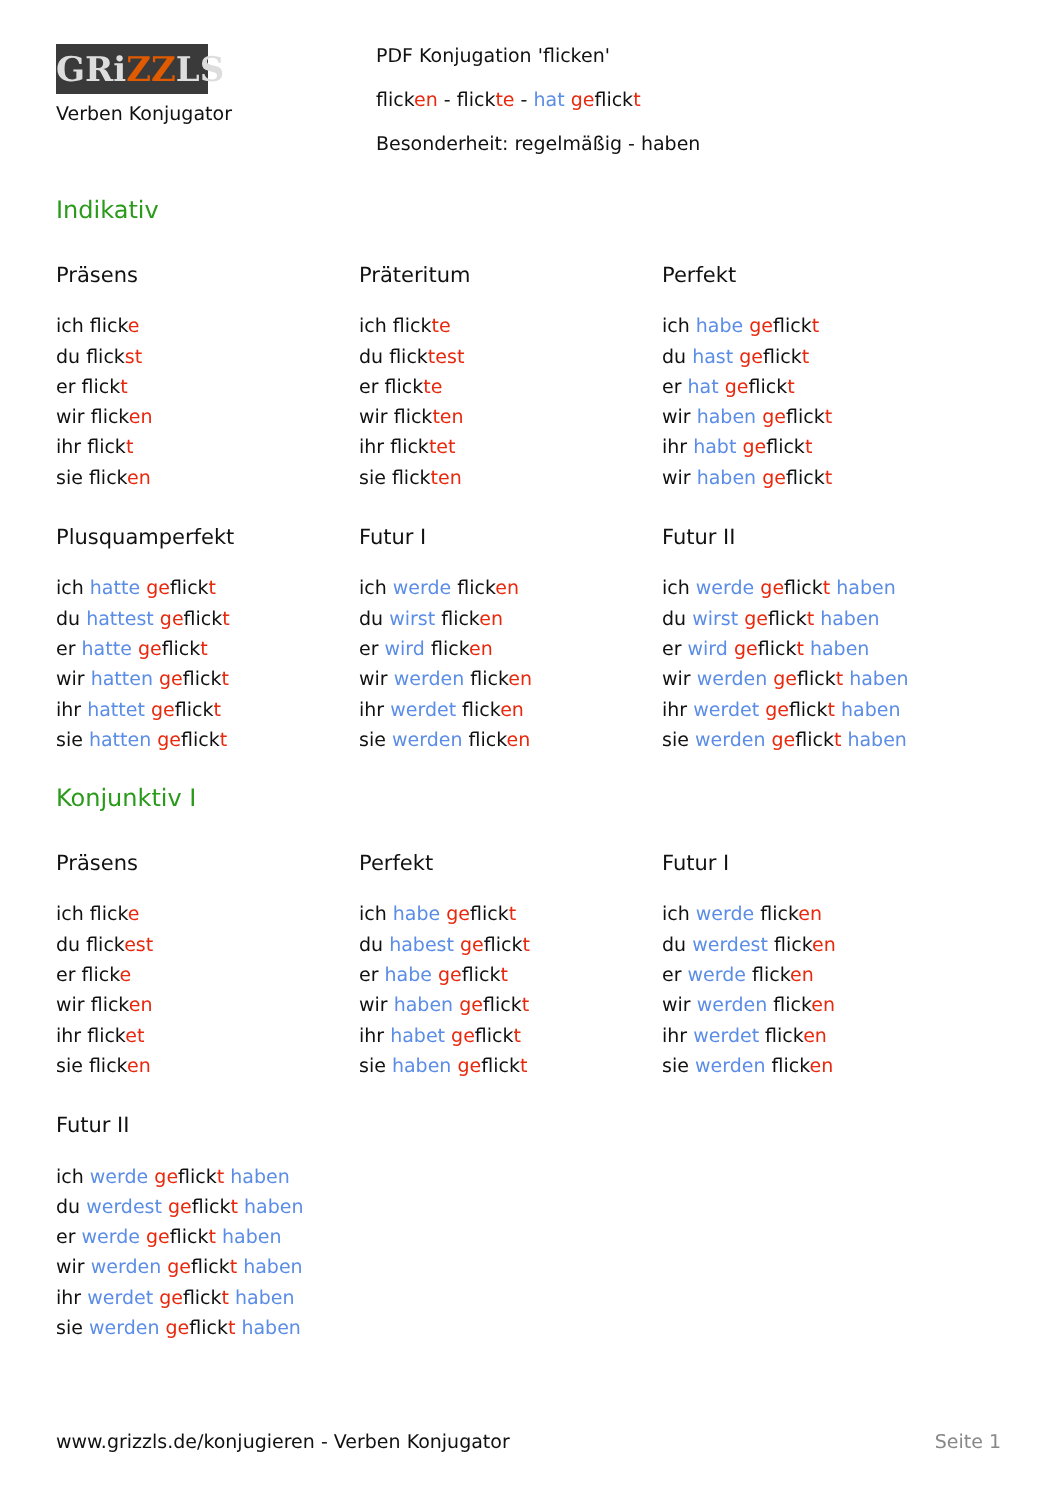GRiZZLS
Verben Konjugator
PDF Konjugation 'flicken'
flicken - flickte - hat geflickt
Besonderheit: regelmäßig - haben
Indikativ
Präsens
ich flicke
du flickst
er flickt
wir flicken
ihr flickt
sie flicken
Präteritum
ich flickte
du flicktest
er flickte
wir flickten
ihr flicktet
sie flickten
Perfekt
ich habe geflickt
du hast geflickt
er hat geflickt
wir haben geflickt
ihr habt geflickt
wir haben geflickt
Plusquamperfekt
ich hatte geflickt
du hattest geflickt
er hatte geflickt
wir hatten geflickt
ihr hattet geflickt
sie hatten geflickt
Futur I
ich werde flicken
du wirst flicken
er wird flicken
wir werden flicken
ihr werdet flicken
sie werden flicken
Futur II
ich werde geflickt haben
du wirst geflickt haben
er wird geflickt haben
wir werden geflickt haben
ihr werdet geflickt haben
sie werden geflickt haben
Konjunktiv I
Präsens
ich flicke
du flickest
er flicke
wir flicken
ihr flicket
sie flicken
Perfekt
ich habe geflickt
du habest geflickt
er habe geflickt
wir haben geflickt
ihr habet geflickt
sie haben geflickt
Futur I
ich werde flicken
du werdest flicken
er werde flicken
wir werden flicken
ihr werdet flicken
sie werden flicken
Futur II
ich werde geflickt haben
du werdest geflickt haben
er werde geflickt haben
wir werden geflickt haben
ihr werdet geflickt haben
sie werden geflickt haben
www.grizzls.de/konjugieren - Verben Konjugator Seite 1